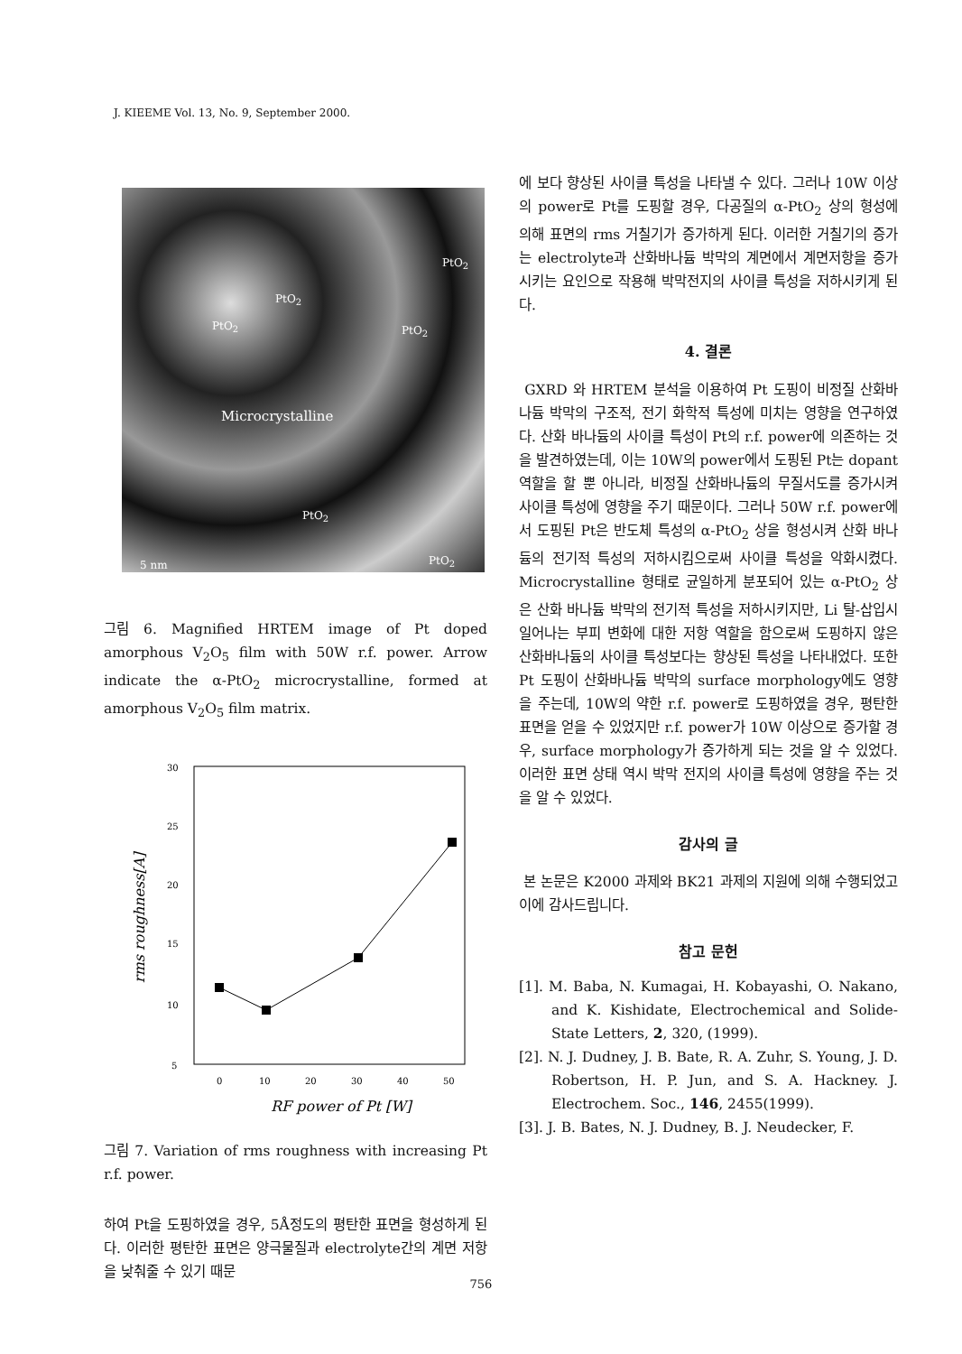J. KIEEME Vol. 13, No. 9, September 2000.
PtO<sub>2</sub>
PtO<sub>2</sub>
PtO<sub>2</sub> PtO<sub>2</sub>
Microcrystalline
PtO<sub>2</sub>
PtO<sub>2</sub> 5 nm
그림 6. Magnified HRTEM image of Pt doped amorphous V<sub>2</sub>O<sub>5</sub> film with 50W r.f. power. Arrow indicate the α-PtO<sub>2</sub> microcrystalline, formed at amorphous V<sub>2</sub>O<sub>5</sub> film matrix.
30
25
20
15
10
5
0
10
20
30
40
50
RF power of Pt [W]
rms roughness[A]
그림 7. Variation of rms roughness with increasing Pt r.f. power.
하여 Pt을 도핑하였을 경우, 5Å정도의 평탄한 표면을 형성하게 된다. 이러한 평탄한 표면은 양극물질과 electrolyte간의 계면 저항을 낮춰줄 수 있기 때문
에 보다 향상된 사이클 특성을 나타낼 수 있다. 그러나 10W 이상의 power로 Pt를 도핑할 경우, 다공질의 α-PtO<sub>2</sub> 상의 형성에 의해 표면의 rms 거칠기가 증가하게 된다. 이러한 거칠기의 증가는 electrolyte과 산화바나듐 박막의 계면에서 계면저항을 증가시키는 요인으로 작용해 박막전지의 사이클 특성을 저하시키게 된다.
4. 결론
GXRD 와 HRTEM 분석을 이용하여 Pt 도핑이 비정질 산화바나듐 박막의 구조적, 전기 화학적 특성에 미치는 영향을 연구하였다. 산화 바나듐의 사이클 특성이 Pt의 r.f. power에 의존하는 것을 발견하였는데, 이는 10W의 power에서 도핑된 Pt는 dopant 역할을 할 뿐 아니라, 비정질 산화바나듐의 무질서도를 증가시켜 사이클 특성에 영향을 주기 때문이다. 그러나 50W r.f. power에서 도핑된 Pt은 반도체 특성의 α-PtO<sub>2</sub> 상을 형성시켜 산화 바나듐의 전기적 특성의 저하시킴으로써 사이클 특성을 악화시켰다. Microcrystalline 형태로 균일하게 분포되어 있는 α-PtO<sub>2</sub> 상은 산화 바나듐 박막의 전기적 특성을 저하시키지만, Li 탈-삽입시 일어나는 부피 변화에 대한 저항 역할을 함으로써 도핑하지 않은 산화바나듐의 사이클 특성보다는 향상된 특성을 나타내었다. 또한 Pt 도핑이 산화바나듐 박막의 surface morphology에도 영향을 주는데, 10W의 약한 r.f. power로 도핑하였을 경우, 평탄한 표면을 얻을 수 있었지만 r.f. power가 10W 이상으로 증가할 경우, surface morphology가 증가하게 되는 것을 알 수 있었다. 이러한 표면 상태 역시 박막 전지의 사이클 특성에 영향을 주는 것을 알 수 있었다.
감사의 글
본 논문은 K2000 과제와 BK21 과제의 지원에 의해 수행되었고 이에 감사드립니다.
참고 문헌
[1]. M. Baba, N. Kumagai, H. Kobayashi, O. Nakano, and K. Kishidate, Electrochemical and Solide-State Letters, 2, 320, (1999).
[2]. N. J. Dudney, J. B. Bate, R. A. Zuhr, S. Young, J. D. Robertson, H. P. Jun, and S. A. Hackney. J. Electrochem. Soc., 146, 2455(1999).
[3]. J. B. Bates, N. J. Dudney, B. J. Neudecker, F.
756